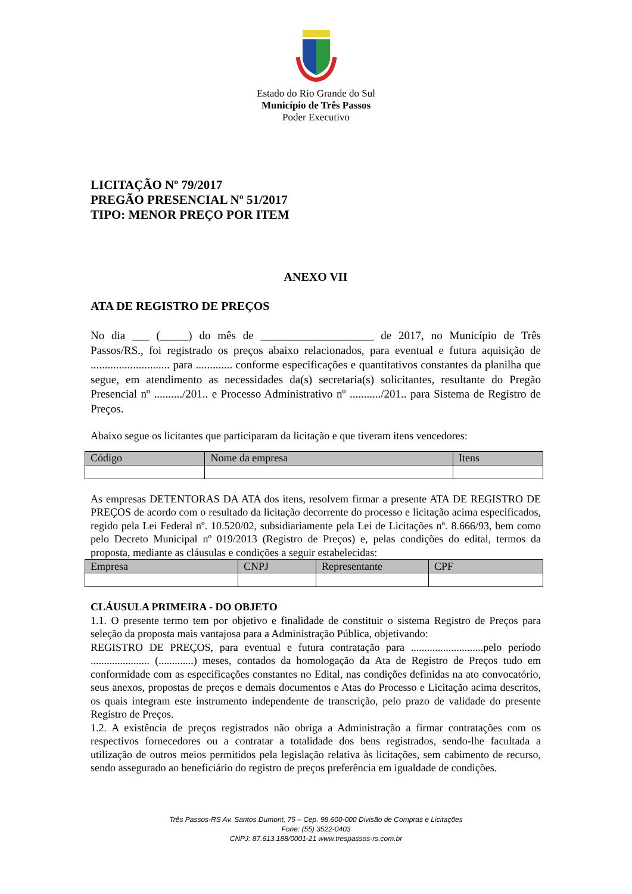Estado do Rio Grande do Sul
Município de Três Passos
Poder Executivo
LICITAÇÃO Nº 79/2017
PREGÃO PRESENCIAL Nº 51/2017
TIPO: MENOR PREÇO POR ITEM
ANEXO VII
ATA DE REGISTRO DE PREÇOS
No dia ___ (_____) do mês de ____________________ de 2017, no Município de Três Passos/RS., foi registrado os preços abaixo relacionados, para eventual e futura aquisição de ............................ para ............. conforme especificações e quantitativos constantes da planilha que segue, em atendimento as necessidades da(s) secretaria(s) solicitantes, resultante do Pregão Presencial nº ........../201.. e Processo Administrativo nº .........../201.. para Sistema de Registro de Preços.
Abaixo segue os licitantes que participaram da licitação e que tiveram itens vencedores:
| Código | Nome da empresa | Itens |
| --- | --- | --- |
As empresas DETENTORAS DA ATA dos itens, resolvem firmar a presente ATA DE REGISTRO DE PREÇOS de acordo com o resultado da licitação decorrente do processo e licitação acima especificados, regido pela Lei Federal nº. 10.520/02, subsidiariamente pela Lei de Licitações nº. 8.666/93, bem como pelo Decreto Municipal nº 019/2013 (Registro de Preços) e, pelas condições do edital, termos da proposta, mediante as cláusulas e condições a seguir estabelecidas:
| Empresa | CNPJ | Representante | CPF |
| --- | --- | --- | --- |
CLÁUSULA PRIMEIRA - DO OBJETO
1.1. O presente termo tem por objetivo e finalidade de constituir o sistema Registro de Preços para seleção da proposta mais vantajosa para a Administração Pública, objetivando:
REGISTRO DE PREÇOS, para eventual e futura contratação para ...........................pelo período ...................... (.............) meses, contados da homologação da Ata de Registro de Preços tudo em conformidade com as especificações constantes no Edital, nas condições definidas na ato convocatório, seus anexos, propostas de preços e demais documentos e Atas do Processo e Licitação acima descritos, os quais integram este instrumento independente de transcrição, pelo prazo de validade do presente Registro de Preços.
1.2. A existência de preços registrados não obriga a Administração a firmar contratações com os respectivos fornecedores ou a contratar a totalidade dos bens registrados, sendo-lhe facultada a utilização de outros meios permitidos pela legislação relativa às licitações, sem cabimento de recurso, sendo assegurado ao beneficiário do registro de preços preferência em igualdade de condições.
Três Passos-RS Av. Santos Dumont, 75 – Cep. 98.600-000 Divisão de Compras e Licitações
Fone: (55) 3522-0403
CNPJ: 87.613.188/0001-21 www.trespassos-rs.com.br